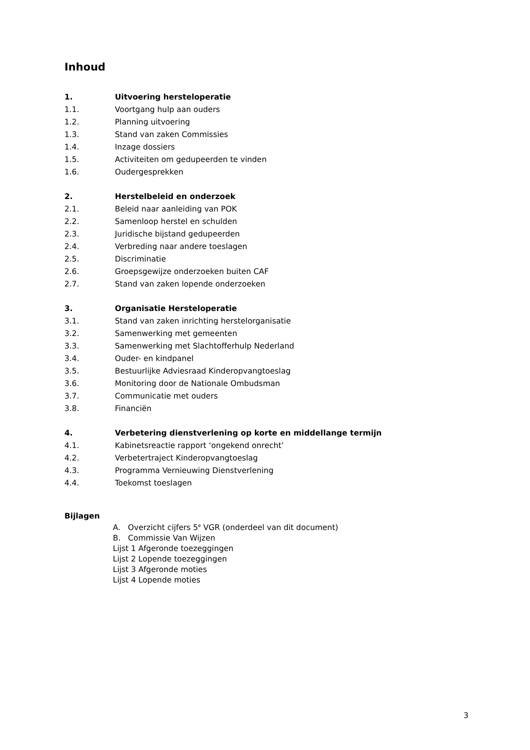Inhoud
1. Uitvoering hersteloperatie
1.1. Voortgang hulp aan ouders
1.2. Planning uitvoering
1.3. Stand van zaken Commissies
1.4. Inzage dossiers
1.5. Activiteiten om gedupeerden te vinden
1.6. Oudergesprekken
2. Herstelbeleid en onderzoek
2.1. Beleid naar aanleiding van POK
2.2. Samenloop herstel en schulden
2.3. Juridische bijstand gedupeerden
2.4. Verbreding naar andere toeslagen
2.5. Discriminatie
2.6. Groepsgewijze onderzoeken buiten CAF
2.7. Stand van zaken lopende onderzoeken
3. Organisatie Hersteloperatie
3.1. Stand van zaken inrichting herstelorganisatie
3.2. Samenwerking met gemeenten
3.3. Samenwerking met Slachtofferhulp Nederland
3.4. Ouder- en kindpanel
3.5. Bestuurlijke Adviesraad Kinderopvangtoeslag
3.6. Monitoring door de Nationale Ombudsman
3.7. Communicatie met ouders
3.8. Financiën
4. Verbetering dienstverlening op korte en middellange termijn
4.1. Kabinetsreactie rapport ‘ongekend onrecht’
4.2. Verbetertraject Kinderopvangtoeslag
4.3. Programma Vernieuwing Dienstverlening
4.4. Toekomst toeslagen
Bijlagen
A. Overzicht cijfers 5<sup>e</sup> VGR (onderdeel van dit document)
B. Commissie Van Wijzen
Lijst 1 Afgeronde toezeggingen
Lijst 2 Lopende toezeggingen
Lijst 3 Afgeronde moties
Lijst 4 Lopende moties
3